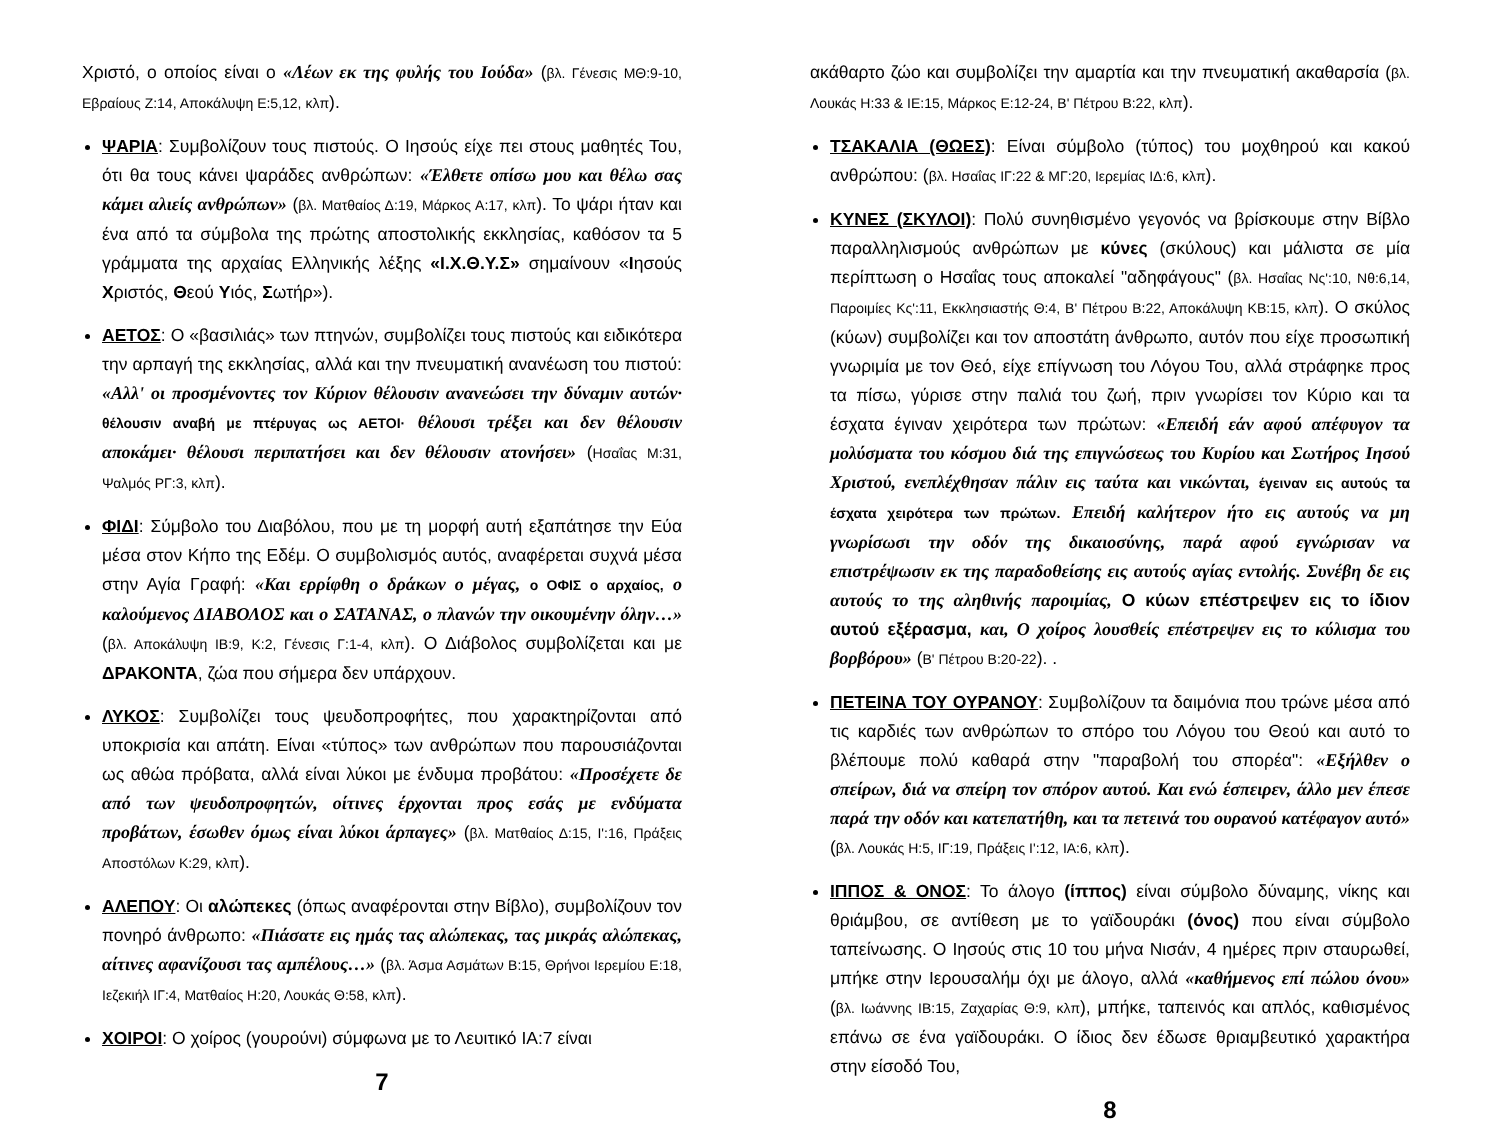Χριστό, ο οποίος είναι ο «Λέων εκ της φυλής του Ιούδα» (βλ. Γένεσις ΜΘ:9-10, Εβραίους Ζ:14, Αποκάλυψη Ε:5,12, κλπ).
ΨΑΡΙΑ: Συμβολίζουν τους πιστούς. Ο Ιησούς είχε πει στους μαθητές Του, ότι θα τους κάνει ψαράδες ανθρώπων: «Έλθετε οπίσω μου και θέλω σας κάμει αλιείς ανθρώπων» (βλ. Ματθαίος Δ:19, Μάρκος Α:17, κλπ). Το ψάρι ήταν και ένα από τα σύμβολα της πρώτης αποστολικής εκκλησίας, καθόσον τα 5 γράμματα της αρχαίας Ελληνικής λέξης «Ι.Χ.Θ.Υ.Σ» σημαίνουν «Ιησούς Χριστός, Θεού Υιός, Σωτήρ»).
ΑΕΤΟΣ: Ο «βασιλιάς» των πτηνών, συμβολίζει τους πιστούς και ειδικότερα την αρπαγή της εκκλησίας, αλλά και την πνευματική ανανέωση του πιστού: «Αλλ' οι προσμένοντες τον Κύριον θέλουσιν ανανεώσει την δύναμιν αυτών· θέλουσιν αναβή με πτέρυγας ως ΑΕΤΟΙ· θέλουσι τρέξει και δεν θέλουσιν αποκάμει· θέλουσι περιπατήσει και δεν θέλουσιν ατονήσει» (Ησαΐας Μ:31, Ψαλμός ΡΓ:3, κλπ).
ΦΙΔΙ: Σύμβολο του Διαβόλου, που με τη μορφή αυτή εξαπάτησε την Εύα μέσα στον Κήπο της Εδέμ. Ο συμβολισμός αυτός, αναφέρεται συχνά μέσα στην Αγία Γραφή: «Και ερρίφθη ο δράκων ο μέγας, ο ΟΦΙΣ ο αρχαίος, ο καλούμενος ΔΙΑΒΟΛΟΣ και ο ΣΑΤΑΝΑΣ, ο πλανών την οικουμένην όλην…» (βλ. Αποκάλυψη ΙΒ:9, Κ:2, Γένεσις Γ:1-4, κλπ). Ο Διάβολος συμβολίζεται και με ΔΡΑΚΟΝΤΑ, ζώα που σήμερα δεν υπάρχουν.
ΛΥΚΟΣ: Συμβολίζει τους ψευδοπροφήτες, που χαρακτηρίζονται από υποκρισία και απάτη. Είναι «τύπος» των ανθρώπων που παρουσιάζονται ως αθώα πρόβατα, αλλά είναι λύκοι με ένδυμα προβάτου: «Προσέχετε δε από των ψευδοπροφητών, οίτινες έρχονται προς εσάς με ενδύματα προβάτων, έσωθεν όμως είναι λύκοι άρπαγες» (βλ. Ματθαίος Δ:15, Ι':16, Πράξεις Αποστόλων Κ:29, κλπ).
ΑΛΕΠΟΥ: Οι αλώπεκες (όπως αναφέρονται στην Βίβλο), συμβολίζουν τον πονηρό άνθρωπο: «Πιάσατε εις ημάς τας αλώπεκας, τας μικράς αλώπεκας, αίτινες αφανίζουσι τας αμπέλους…» (βλ. Άσμα Ασμάτων Β:15, Θρήνοι Ιερεμίου Ε:18, Ιεζεκιήλ ΙΓ:4, Ματθαίος Η:20, Λουκάς Θ:58, κλπ).
ΧΟΙΡΟΙ: Ο χοίρος (γουρούνι) σύμφωνα με το Λευιτικό ΙΑ:7 είναι
7
ακάθαρτο ζώο και συμβολίζει την αμαρτία και την πνευματική ακαθαρσία (βλ. Λουκάς Η:33 & ΙΕ:15, Μάρκος Ε:12-24, Β' Πέτρου Β:22, κλπ).
ΤΣΑΚΑΛΙΑ (ΘΩΕΣ): Είναι σύμβολο (τύπος) του μοχθηρού και κακού ανθρώπου: (βλ. Ησαΐας ΙΓ:22 & ΜΓ:20, Ιερεμίας ΙΔ:6, κλπ).
ΚΥΝΕΣ (ΣΚΥΛΟΙ): Πολύ συνηθισμένο γεγονός να βρίσκουμε στην Βίβλο παραλληλισμούς ανθρώπων με κύνες (σκύλους) και μάλιστα σε μία περίπτωση ο Ησαΐας τους αποκαλεί "αδηφάγους" (βλ. Ησαΐας Νς':10, Νθ:6,14, Παροιμίες Κς':11, Εκκλησιαστής Θ:4, Β' Πέτρου Β:22, Αποκάλυψη ΚΒ:15, κλπ). Ο σκύλος (κύων) συμβολίζει και τον αποστάτη άνθρωπο, αυτόν που είχε προσωπική γνωριμία με τον Θεό, είχε επίγνωση του Λόγου Του, αλλά στράφηκε προς τα πίσω, γύρισε στην παλιά του ζωή, πριν γνωρίσει τον Κύριο και τα έσχατα έγιναν χειρότερα των πρώτων: «Επειδή εάν αφού απέφυγον τα μολύσματα του κόσμου διά της επιγνώσεως του Κυρίου και Σωτήρος Ιησού Χριστού, ενεπλέχθησαν πάλιν εις ταύτα και νικώνται, έγειναν εις αυτούς τα έσχατα χειρότερα των πρώτων. Επειδή καλήτερον ήτο εις αυτούς να μη γνωρίσωσι την οδόν της δικαιοσύνης, παρά αφού εγνώρισαν να επιστρέψωσιν εκ της παραδοθείσης εις αυτούς αγίας εντολής. Συνέβη δε εις αυτούς το της αληθινής παροιμίας, Ο κύων επέστρεψεν εις το ίδιον αυτού εξέρασμα, και, Ο χοίρος λουσθείς επέστρεψεν εις το κύλισμα του βορβόρου» (Β' Πέτρου Β:20-22). .
ΠΕΤΕΙΝΑ ΤΟΥ ΟΥΡΑΝΟΥ: Συμβολίζουν τα δαιμόνια που τρώνε μέσα από τις καρδιές των ανθρώπων το σπόρο του Λόγου του Θεού και αυτό το βλέπουμε πολύ καθαρά στην "παραβολή του σπορέα": «Εξήλθεν ο σπείρων, διά να σπείρη τον σπόρον αυτού. Και ενώ έσπειρεν, άλλο μεν έπεσε παρά την οδόν και κατεπατήθη, και τα πετεινά του ουρανού κατέφαγον αυτό» (βλ. Λουκάς Η:5, ΙΓ:19, Πράξεις Ι':12, ΙΑ:6, κλπ).
ΙΠΠΟΣ & ΟΝΟΣ: Το άλογο (ίππος) είναι σύμβολο δύναμης, νίκης και θριάμβου, σε αντίθεση με το γαϊδουράκι (όνος) που είναι σύμβολο ταπείνωσης. Ο Ιησούς στις 10 του μήνα Νισάν, 4 ημέρες πριν σταυρωθεί, μπήκε στην Ιερουσαλήμ όχι με άλογο, αλλά «καθήμενος επί πώλου όνου» (βλ. Ιωάννης ΙΒ:15, Ζαχαρίας Θ:9, κλπ), μπήκε, ταπεινός και απλός, καθισμένος επάνω σε ένα γαϊδουράκι. Ο ίδιος δεν έδωσε θριαμβευτικό χαρακτήρα στην είσοδό Του,
8